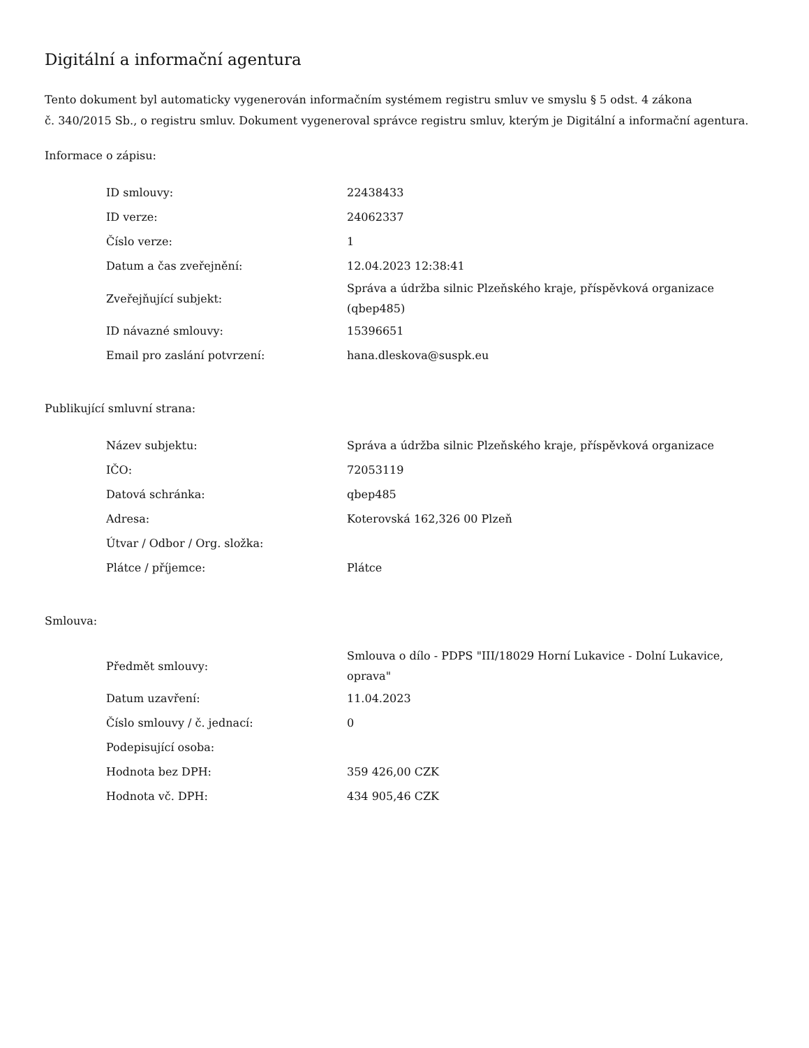Digitální a informační agentura
Tento dokument byl automaticky vygenerován informačním systémem registru smluv ve smyslu § 5 odst. 4 zákona
č. 340/2015 Sb., o registru smluv. Dokument vygeneroval správce registru smluv, kterým je Digitální a informační agentura.
Informace o zápisu:
| ID smlouvy: | 22438433 |
| ID verze: | 24062337 |
| Číslo verze: | 1 |
| Datum a čas zveřejnění: | 12.04.2023 12:38:41 |
| Zveřejňující subjekt: | Správa a údržba silnic Plzeňského kraje, příspěvková organizace (qbep485) |
| ID návazné smlouvy: | 15396651 |
| Email pro zaslání potvrzení: | hana.dleskova@suspk.eu |
Publikující smluvní strana:
| Název subjektu: | Správa a údržba silnic Plzeňského kraje, příspěvková organizace |
| IČO: | 72053119 |
| Datová schránka: | qbep485 |
| Adresa: | Koterovská 162,326 00 Plzeň |
| Útvar / Odbor / Org. složka: | |
| Plátce / příjemce: | Plátce |
Smlouva:
| Předmět smlouvy: | Smlouva o dílo - PDPS "III/18029 Horní Lukavice - Dolní Lukavice, oprava" |
| Datum uzavření: | 11.04.2023 |
| Číslo smlouvy / č. jednací: | 0 |
| Podepisující osoba: | |
| Hodnota bez DPH: | 359 426,00 CZK |
| Hodnota vč. DPH: | 434 905,46 CZK |